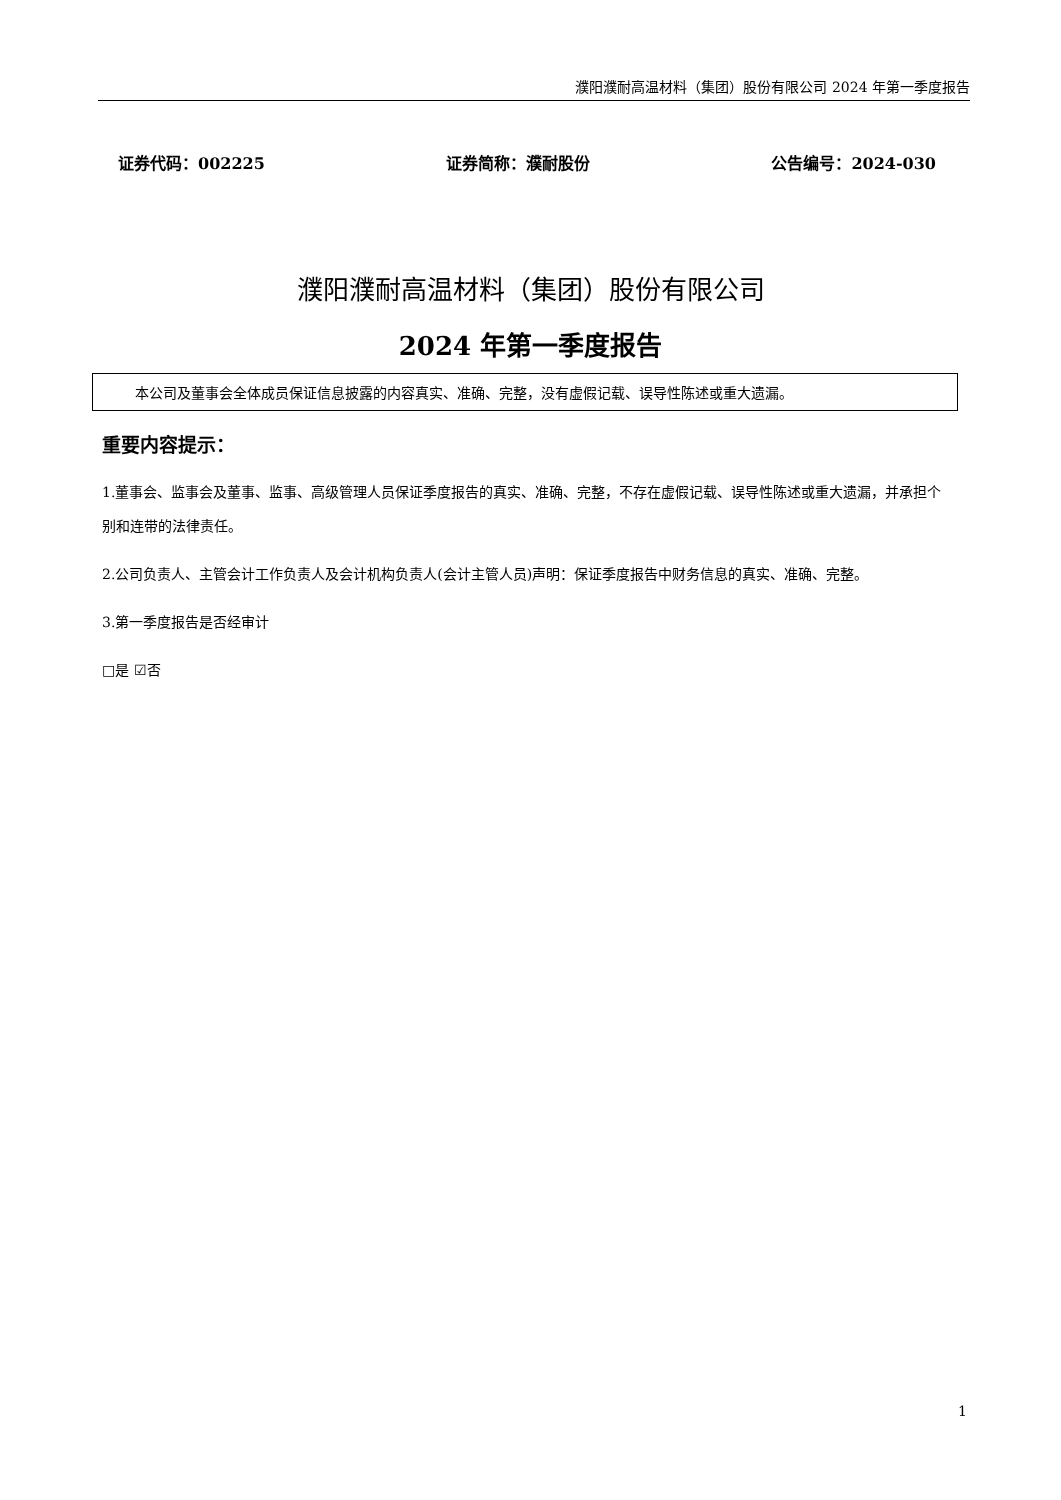濮阳濮耐高温材料（集团）股份有限公司 2024 年第一季度报告
证券代码：002225 证券简称：濮耐股份 公告编号：2024-030
濮阳濮耐高温材料（集团）股份有限公司
2024 年第一季度报告
本公司及董事会全体成员保证信息披露的内容真实、准确、完整，没有虚假记载、误导性陈述或重大遗漏。
重要内容提示：
1.董事会、监事会及董事、监事、高级管理人员保证季度报告的真实、准确、完整，不存在虚假记载、误导性陈述或重大遗漏，并承担个别和连带的法律责任。
2.公司负责人、主管会计工作负责人及会计机构负责人(会计主管人员)声明：保证季度报告中财务信息的真实、准确、完整。
3.第一季度报告是否经审计
□是 ☑否
1